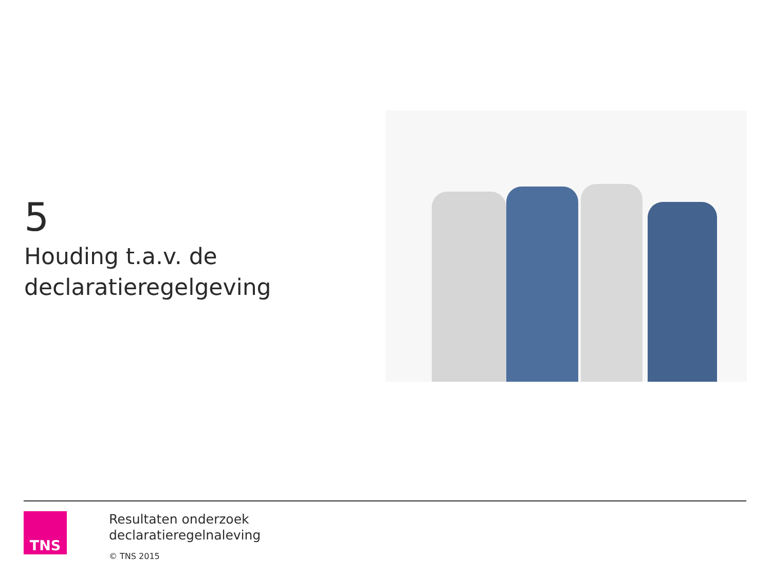5
Houding t.a.v. de declaratieregelgeving
TNS
Resultaten onderzoek
declaratieregelnaleving
© TNS 2015